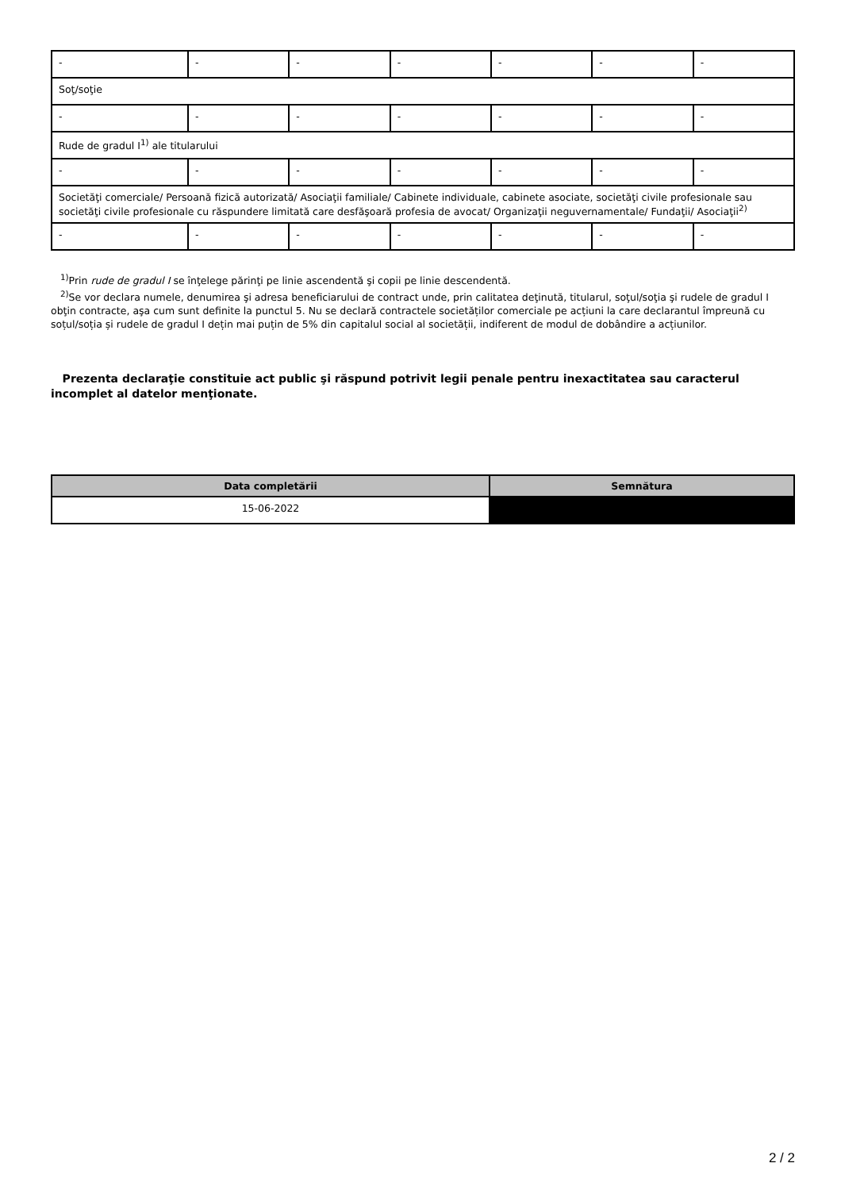| - | - | - | - | - | - | - |
| Soţ/soţie | | | | | | |
| - | - | - | - | - | - | - |
| Rude de gradul I<sup>1)</sup> ale titularului | | | | | | |
| - | - | - | - | - | - | - |
| Societăţi comerciale/ Persoană fizică autorizată/ Asociaţii familiale/ Cabinete individuale, cabinete asociate, societăţi civile profesionale sau societăţi civile profesionale cu răspundere limitată care desfăşoară profesia de avocat/ Organizaţii neguvernamentale/ Fundaţii/ Asociaţii<sup>2)</sup> | | | | | | |
| - | - | - | - | - | - | - |
<sup>1)</sup> Prin rude de gradul I se înţelege părinţi pe linie ascendentă şi copii pe linie descendentă.
<sup>2)</sup> Se vor declara numele, denumirea şi adresa beneficiarului de contract unde, prin calitatea deţinută, titularul, soţul/soţia şi rudele de gradul I obţin contracte, aşa cum sunt definite la punctul 5. Nu se declară contractele societăților comerciale pe acțiuni la care declarantul împreună cu soțul/soția și rudele de gradul I dețin mai puțin de 5% din capitalul social al societății, indiferent de modul de dobândire a acțiunilor.
Prezenta declaraţie constituie act public şi răspund potrivit legii penale pentru inexactitatea sau caracterul incomplet al datelor menţionate.
| Data completării | Semnătura |
| --- | --- |
| 15-06-2022 | |
2 / 2